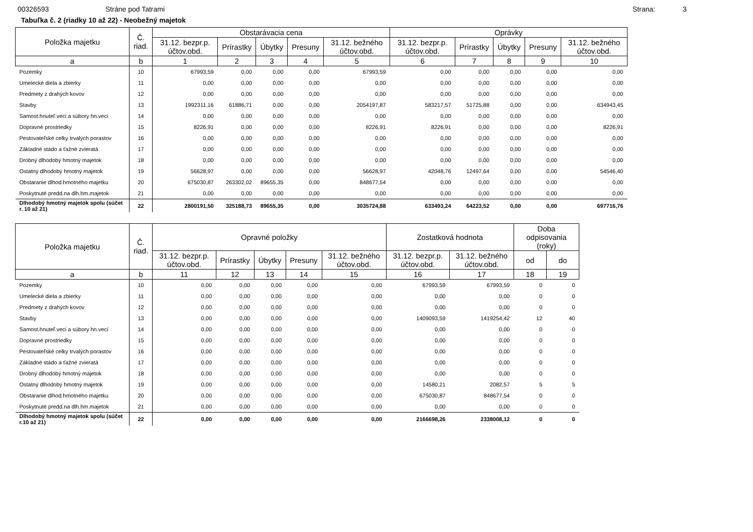00326593 Stráne pod Tatrami Strana: 3
Tabuľka č. 2 (riadky 10 až 22) - Neobežný majetok
| Položka majetku | Č. riad. | Obstarávacia cena | | | | | Oprávky | | | | |
| --- | --- | --- | --- | --- | --- | --- | --- | --- | --- | --- | --- |
| | | 31.12. bezpr.p. účtov.obd. | Prírastky | Úbytky | Presuny | 31.12. bežného účtov.obd. | 31.12. bezpr.p. účtov.obd. | Prírastky | Úbytky | Presuny | 31.12. bežného účtov.obd. |
| a | b | 1 | 2 | 3 | 4 | 5 | 6 | 7 | 8 | 9 | 10 |
| Pozemky | 10 | 67993,59 | 0,00 | 0,00 | 0,00 | 67993,59 | 0,00 | 0,00 | 0,00 | 0,00 | 0,00 |
| Umelecké diela a zbierky | 11 | 0,00 | 0,00 | 0,00 | 0,00 | 0,00 | 0,00 | 0,00 | 0,00 | 0,00 | 0,00 |
| Predmety z drahých kovov | 12 | 0,00 | 0,00 | 0,00 | 0,00 | 0,00 | 0,00 | 0,00 | 0,00 | 0,00 | 0,00 |
| Stavby | 13 | 1992311,16 | 61886,71 | 0,00 | 0,00 | 2054197,87 | 583217,57 | 51725,88 | 0,00 | 0,00 | 634943,45 |
| Samost.hnuteľ.veci a súbory hn.vecí | 14 | 0,00 | 0,00 | 0,00 | 0,00 | 0,00 | 0,00 | 0,00 | 0,00 | 0,00 | 0,00 |
| Dopravné prostriedky | 15 | 8226,91 | 0,00 | 0,00 | 0,00 | 8226,91 | 8226,91 | 0,00 | 0,00 | 0,00 | 8226,91 |
| Pestovateľské celky trvalých porastov | 16 | 0,00 | 0,00 | 0,00 | 0,00 | 0,00 | 0,00 | 0,00 | 0,00 | 0,00 | 0,00 |
| Základné stádo a ťažné zvieratá | 17 | 0,00 | 0,00 | 0,00 | 0,00 | 0,00 | 0,00 | 0,00 | 0,00 | 0,00 | 0,00 |
| Drobný dlhodobý hmotný majetok | 18 | 0,00 | 0,00 | 0,00 | 0,00 | 0,00 | 0,00 | 0,00 | 0,00 | 0,00 | 0,00 |
| Ostatný dlhodobý hmotný majetok | 19 | 56628,97 | 0,00 | 0,00 | 0,00 | 56628,97 | 42048,76 | 12497,64 | 0,00 | 0,00 | 54546,40 |
| Obstaranie dlhod.hmotného majetku | 20 | 675030,87 | 263302,02 | 89655,35 | 0,00 | 848677,54 | 0,00 | 0,00 | 0,00 | 0,00 | 0,00 |
| Poskytnuté predd.na dlh.hm.majetok | 21 | 0,00 | 0,00 | 0,00 | 0,00 | 0,00 | 0,00 | 0,00 | 0,00 | 0,00 | 0,00 |
| Dlhodobý hmotný majetok spolu (súčet r. 10 až 21) | 22 | 2800191,50 | 325188,73 | 89655,35 | 0,00 | 3035724,88 | 633493,24 | 64223,52 | 0,00 | 0,00 | 697716,76 |
| Položka majetku | Č. riad. | Opravné položky | | | | | Zostatková hodnota | | Doba odpisovania (roky) | |
| --- | --- | --- | --- | --- | --- | --- | --- | --- | --- | --- |
| | | 31.12. bezpr.p. účtov.obd. | Prírastky | Úbytky | Presuny | 31.12. bežného účtov.obd. | 31.12. bezpr.p. účtov.obd. | 31.12. bežného účtov.obd. | od | do |
| a | b | 11 | 12 | 13 | 14 | 15 | 16 | 17 | 18 | 19 |
| Pozemky | 10 | 0,00 | 0,00 | 0,00 | 0,00 | 0,00 | 67993,59 | 67993,59 | 0 | 0 |
| Umelecké diela a zbierky | 11 | 0,00 | 0,00 | 0,00 | 0,00 | 0,00 | 0,00 | 0,00 | 0 | 0 |
| Predmety z drahých kovov | 12 | 0,00 | 0,00 | 0,00 | 0,00 | 0,00 | 0,00 | 0,00 | 0 | 0 |
| Stavby | 13 | 0,00 | 0,00 | 0,00 | 0,00 | 0,00 | 1409093,59 | 1419254,42 | 12 | 40 |
| Samost.hnuteľ.veci a súbory hn.vecí | 14 | 0,00 | 0,00 | 0,00 | 0,00 | 0,00 | 0,00 | 0,00 | 0 | 0 |
| Dopravné prostriedky | 15 | 0,00 | 0,00 | 0,00 | 0,00 | 0,00 | 0,00 | 0,00 | 0 | 0 |
| Pestovateľské celky trvalých porastov | 16 | 0,00 | 0,00 | 0,00 | 0,00 | 0,00 | 0,00 | 0,00 | 0 | 0 |
| Základné stádo a ťažné zvieratá | 17 | 0,00 | 0,00 | 0,00 | 0,00 | 0,00 | 0,00 | 0,00 | 0 | 0 |
| Drobný dlhodobý hmotný majetok | 18 | 0,00 | 0,00 | 0,00 | 0,00 | 0,00 | 0,00 | 0,00 | 0 | 0 |
| Ostatný dlhodobý hmotný majetok | 19 | 0,00 | 0,00 | 0,00 | 0,00 | 0,00 | 14580,21 | 2082,57 | 5 | 5 |
| Obstaranie dlhod.hmotného majetku | 20 | 0,00 | 0,00 | 0,00 | 0,00 | 0,00 | 675030,87 | 848677,54 | 0 | 0 |
| Poskytnuté predd.na dlh.hm.majetok | 21 | 0,00 | 0,00 | 0,00 | 0,00 | 0,00 | 0,00 | 0,00 | 0 | 0 |
| Dlhodobý hmotný majetok spolu (súčet r.10 až 21) | 22 | 0,00 | 0,00 | 0,00 | 0,00 | 0,00 | 2166698,26 | 2338008,12 | 0 | 0 |